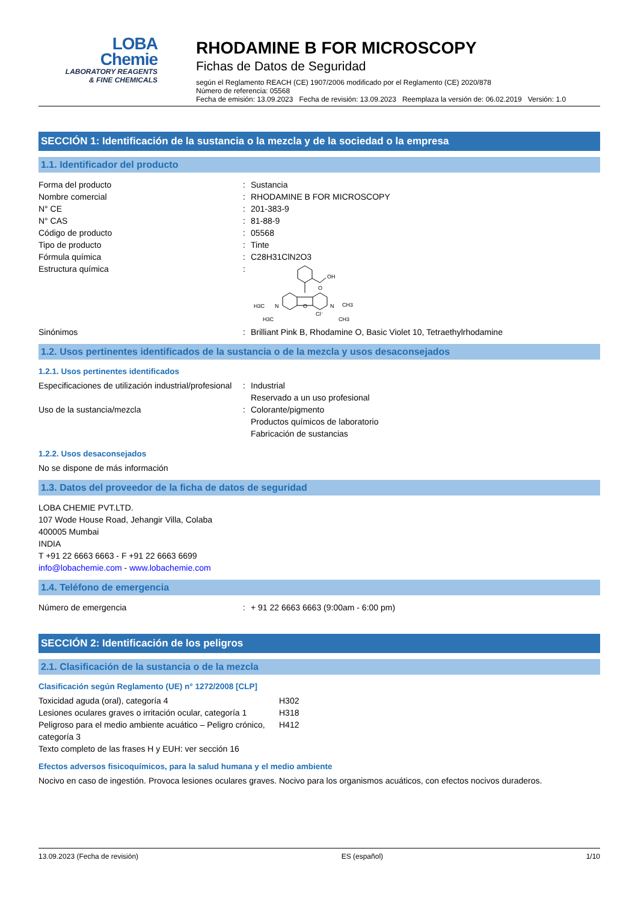LOBA
Chemie
LABORATORY REAGENTS
& FINE CHEMICALS
RHODAMINE B FOR MICROSCOPY
Fichas de Datos de Seguridad
según el Reglamento REACH (CE) 1907/2006 modificado por el Reglamento (CE) 2020/878
Número de referencia: 05568
Fecha de emisión: 13.09.2023 Fecha de revisión: 13.09.2023 Reemplaza la versión de: 06.02.2019 Versión: 1.0
SECCIÓN 1: Identificación de la sustancia o la mezcla y de la sociedad o la empresa
1.1. Identificador del producto
| Forma del producto | : | Sustancia |
| Nombre comercial | : | RHODAMINE B FOR MICROSCOPY |
| N° CE | : | 201-383-9 |
| N° CAS | : | 81-88-9 |
| Código de producto | : | 05568 |
| Tipo de producto | : | Tinte |
| Fórmula química | : | C28H31ClN2O3 |
| Estructura química | : | OH O O N N H3C CH3 H3C CH3 Cl⁻ |
| Sinónimos | : | Brilliant Pink B, Rhodamine O, Basic Violet 10, Tetraethylrhodamine |
1.2. Usos pertinentes identificados de la sustancia o de la mezcla y usos desaconsejados
1.2.1. Usos pertinentes identificados
| Especificaciones de utilización industrial/profesional | : | Industrial Reservado a un uso profesional |
| Uso de la sustancia/mezcla | : | Colorante/pigmento Productos químicos de laboratorio Fabricación de sustancias |
1.2.2. Usos desaconsejados
No se dispone de más información
1.3. Datos del proveedor de la ficha de datos de seguridad
LOBA CHEMIE PVT.LTD.
107 Wode House Road, Jehangir Villa, Colaba
400005 Mumbai
INDIA
T +91 22 6663 6663 - F +91 22 6663 6699
info@lobachemie.com - www.lobachemie.com
1.4. Teléfono de emergencia
| Número de emergencia | : | + 91 22 6663 6663 (9:00am - 6:00 pm) |
SECCIÓN 2: Identificación de los peligros
2.1. Clasificación de la sustancia o de la mezcla
Clasificación según Reglamento (UE) n° 1272/2008 [CLP]
| Toxicidad aguda (oral), categoría 4 | H302 |
| Lesiones oculares graves o irritación ocular, categoría 1 | H318 |
| Peligroso para el medio ambiente acuático – Peligro crónico, categoría 3 | H412 |
| Texto completo de las frases H y EUH: ver sección 16 | |
Efectos adversos fisicoquímicos, para la salud humana y el medio ambiente
Nocivo en caso de ingestión. Provoca lesiones oculares graves. Nocivo para los organismos acuáticos, con efectos nocivos duraderos.
13.09.2023 (Fecha de revisión) ES (español) 1/10